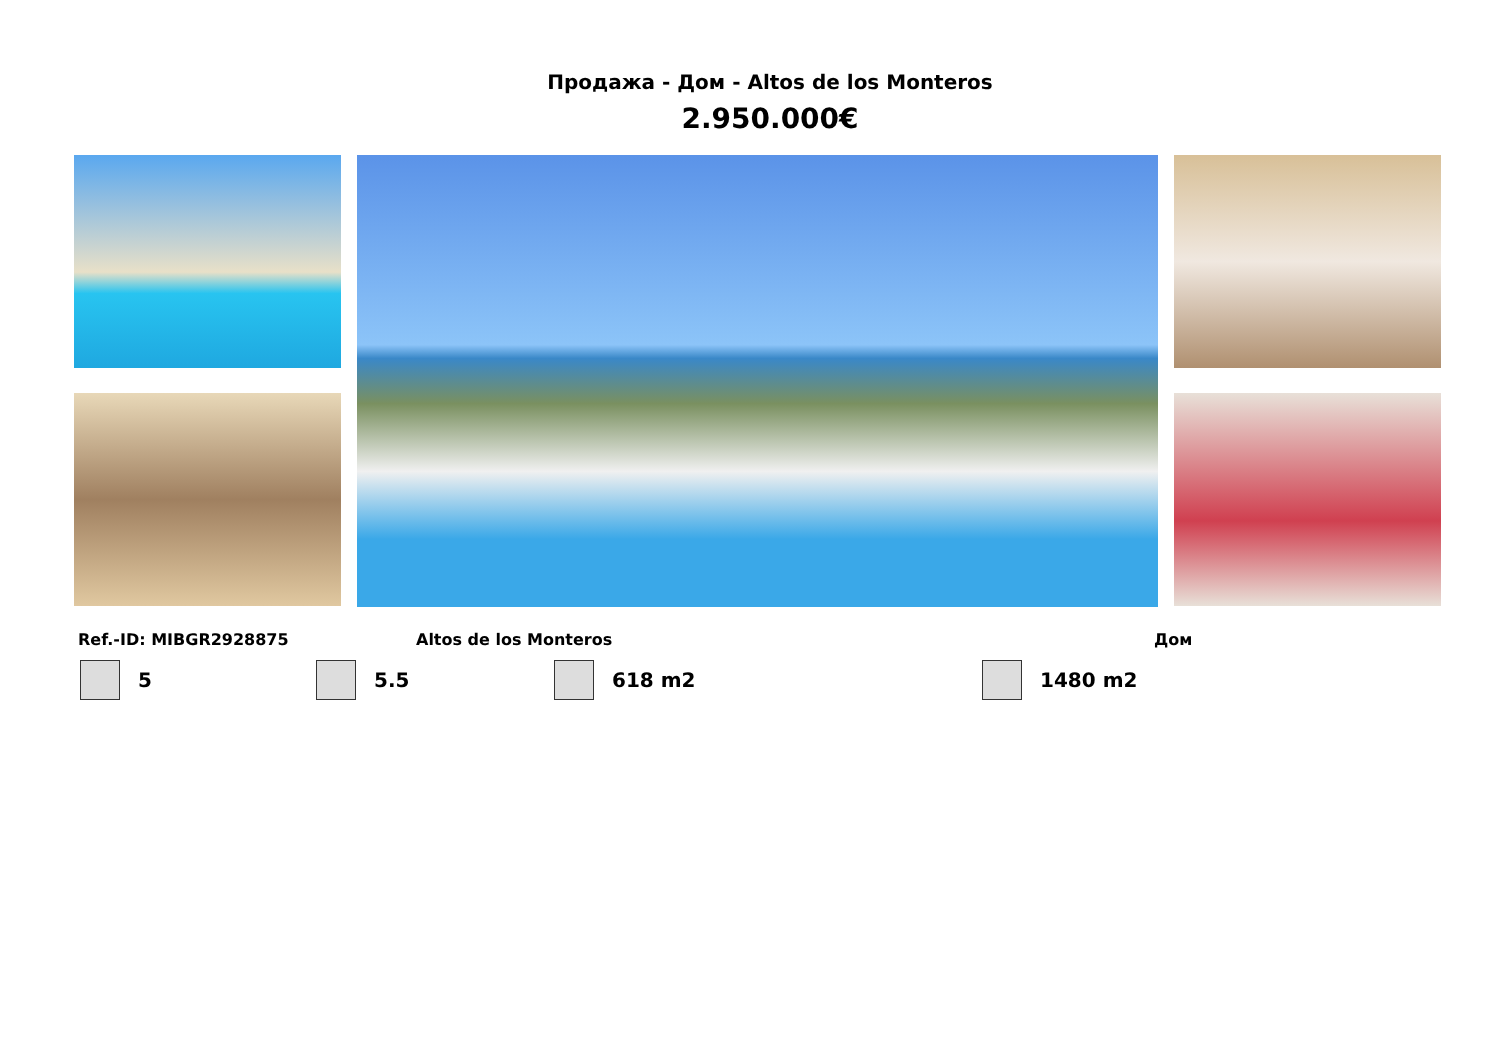Продажа - Дом - Altos de los Monteros
2.950.000€
Ref.-ID: MIBGR2928875 Altos de los Monteros Дом
5 5.5 618 m2 1480 m2